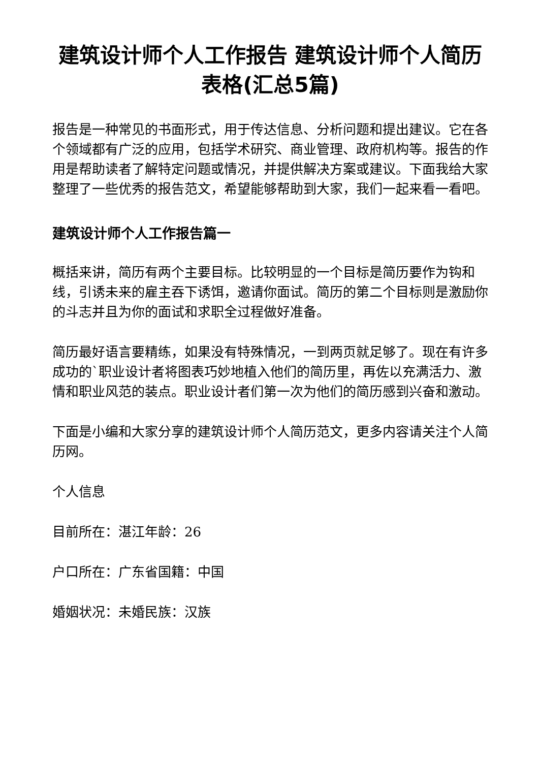建筑设计师个人工作报告 建筑设计师个人简历表格(汇总5篇)
报告是一种常见的书面形式，用于传达信息、分析问题和提出建议。它在各个领域都有广泛的应用，包括学术研究、商业管理、政府机构等。报告的作用是帮助读者了解特定问题或情况，并提供解决方案或建议。下面我给大家整理了一些优秀的报告范文，希望能够帮助到大家，我们一起来看一看吧。
建筑设计师个人工作报告篇一
概括来讲，简历有两个主要目标。比较明显的一个目标是简历要作为钩和线，引诱未来的雇主吞下诱饵，邀请你面试。简历的第二个目标则是激励你的斗志并且为你的面试和求职全过程做好准备。
简历最好语言要精练，如果没有特殊情况，一到两页就足够了。现在有许多成功的`职业设计者将图表巧妙地植入他们的简历里，再佐以充满活力、激情和职业风范的装点。职业设计者们第一次为他们的简历感到兴奋和激动。
下面是小编和大家分享的建筑设计师个人简历范文，更多内容请关注个人简历网。
个人信息
目前所在：湛江年龄：26
户口所在：广东省国籍：中国
婚姻状况：未婚民族：汉族